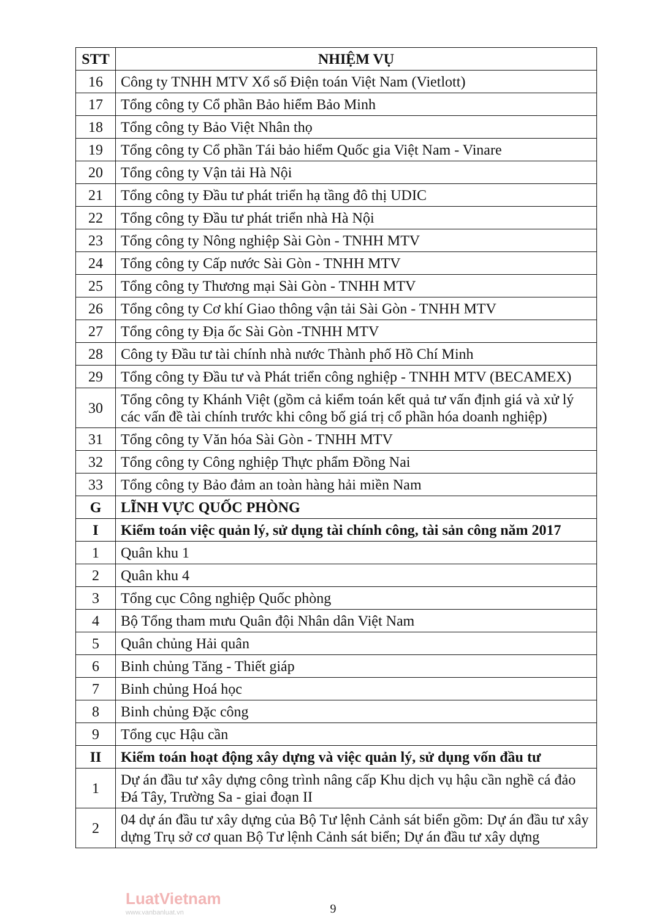| STT | NHIỆM VỤ |
| --- | --- |
| 16 | Công ty TNHH MTV Xổ số Điện toán Việt Nam (Vietlott) |
| 17 | Tổng công ty Cổ phần Bảo hiểm Bảo Minh |
| 18 | Tổng công ty Bảo Việt Nhân thọ |
| 19 | Tổng công ty Cổ phần Tái bảo hiểm Quốc gia Việt Nam - Vinare |
| 20 | Tổng công ty Vận tải Hà Nội |
| 21 | Tổng công ty Đầu tư phát triển hạ tầng đô thị UDIC |
| 22 | Tổng công ty Đầu tư phát triển nhà Hà Nội |
| 23 | Tổng công ty Nông nghiệp Sài Gòn - TNHH MTV |
| 24 | Tổng công ty Cấp nước Sài Gòn - TNHH MTV |
| 25 | Tổng công ty Thương mại Sài Gòn - TNHH MTV |
| 26 | Tổng công ty Cơ khí Giao thông vận tải Sài Gòn - TNHH MTV |
| 27 | Tổng công ty Địa ốc Sài Gòn -TNHH MTV |
| 28 | Công ty Đầu tư tài chính nhà nước Thành phố Hồ Chí Minh |
| 29 | Tổng công ty Đầu tư và Phát triển công nghiệp - TNHH MTV (BECAMEX) |
| 30 | Tổng công ty Khánh Việt (gồm cả kiểm toán kết quả tư vấn định giá và xử lý các vấn đề tài chính trước khi công bố giá trị cổ phần hóa doanh nghiệp) |
| 31 | Tổng công ty Văn hóa Sài Gòn - TNHH MTV |
| 32 | Tổng công ty Công nghiệp Thực phẩm Đồng Nai |
| 33 | Tổng công ty Bảo đảm an toàn hàng hải miền Nam |
| G | LĨNH VỰC QUỐC PHÒNG |
| I | Kiểm toán việc quản lý, sử dụng tài chính công, tài sản công năm 2017 |
| 1 | Quân khu 1 |
| 2 | Quân khu 4 |
| 3 | Tổng cục Công nghiệp Quốc phòng |
| 4 | Bộ Tổng tham mưu Quân đội Nhân dân Việt Nam |
| 5 | Quân chủng Hải quân |
| 6 | Binh chủng Tăng - Thiết giáp |
| 7 | Binh chủng Hoá học |
| 8 | Binh chủng Đặc công |
| 9 | Tổng cục Hậu cần |
| II | Kiểm toán hoạt động xây dựng và việc quản lý, sử dụng vốn đầu tư |
| 1 | Dự án đầu tư xây dựng công trình nâng cấp Khu dịch vụ hậu cần nghề cá đảo Đá Tây, Trường Sa - giai đoạn II |
| 2 | 04 dự án đầu tư xây dựng của Bộ Tư lệnh Cảnh sát biển gồm: Dự án đầu tư xây dựng Trụ sở cơ quan Bộ Tư lệnh Cảnh sát biển; Dự án đầu tư xây dựng |
LuatVietnam
www.vanbanluat.vn
9